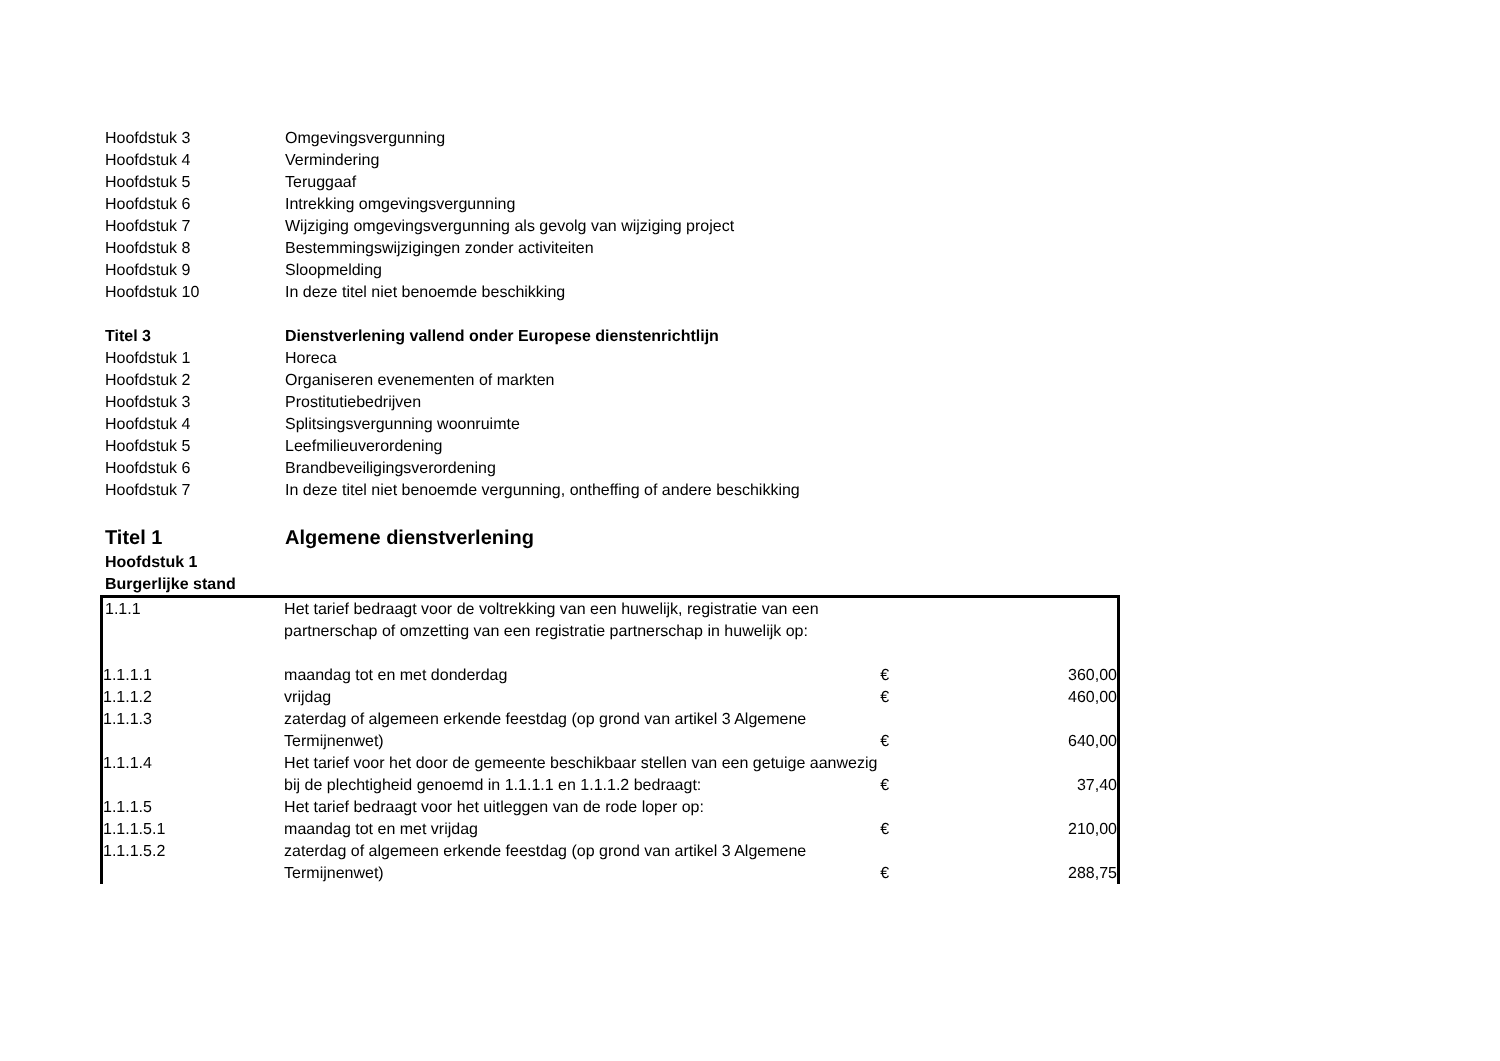| Hoofdstuk 3 | Omgevingsvergunning |
| Hoofdstuk 4 | Vermindering |
| Hoofdstuk 5 | Teruggaaf |
| Hoofdstuk 6 | Intrekking omgevingsvergunning |
| Hoofdstuk 7 | Wijziging omgevingsvergunning als gevolg van wijziging project |
| Hoofdstuk 8 | Bestemmingswijzigingen zonder activiteiten |
| Hoofdstuk 9 | Sloopmelding |
| Hoofdstuk 10 | In deze titel niet benoemde beschikking |
| Titel 3 | Dienstverlening vallend onder Europese dienstenrichtlijn |
| Hoofdstuk 1 | Horeca |
| Hoofdstuk 2 | Organiseren evenementen of markten |
| Hoofdstuk 3 | Prostitutiebedrijven |
| Hoofdstuk 4 | Splitsingsvergunning woonruimte |
| Hoofdstuk 5 | Leefmilieuverordening |
| Hoofdstuk 6 | Brandbeveiligingsverordening |
| Hoofdstuk 7 | In deze titel niet benoemde vergunning, ontheffing of andere beschikking |
| Titel 1 | Algemene dienstverlening |
| Hoofdstuk 1 | |
| Burgerlijke stand | |
| 1.1.1 | Het tarief bedraagt voor de voltrekking van een huwelijk, registratie van een partnerschap of omzetting van een registratie partnerschap in huwelijk op: | | |
| 1.1.1.1 | maandag tot en met donderdag | € | 360,00 |
| 1.1.1.2 | vrijdag | € | 460,00 |
| 1.1.1.3 | zaterdag of algemeen erkende feestdag (op grond van artikel 3 Algemene Termijnenwet) | € | 640,00 |
| 1.1.1.4 | Het tarief voor het door de gemeente beschikbaar stellen van een getuige aanwezig bij de plechtigheid genoemd in 1.1.1.1 en 1.1.1.2 bedraagt: | € | 37,40 |
| 1.1.1.5 | Het tarief bedraagt voor het uitleggen van de rode loper op: | | |
| 1.1.1.5.1 | maandag tot en met vrijdag | € | 210,00 |
| 1.1.1.5.2 | zaterdag of algemeen erkende feestdag (op grond van artikel 3 Algemene Termijnenwet) | € | 288,75 |